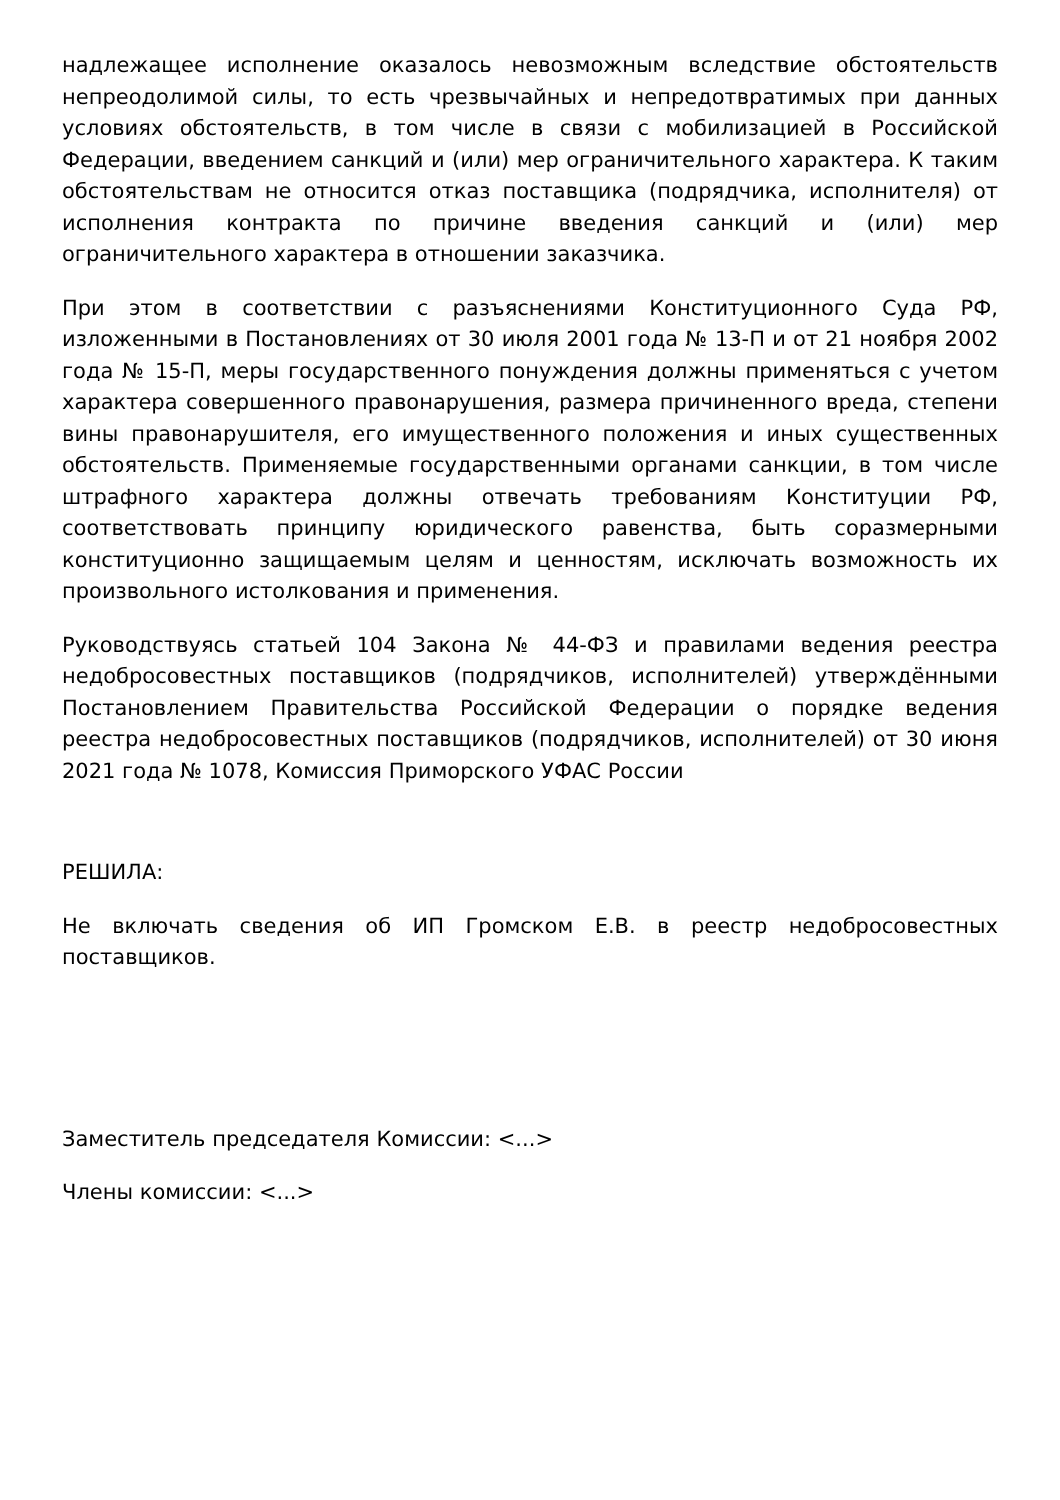надлежащее исполнение оказалось невозможным вследствие обстоятельств непреодолимой силы, то есть чрезвычайных и непредотвратимых при данных условиях обстоятельств, в том числе в связи с мобилизацией в Российской Федерации, введением санкций и (или) мер ограничительного характера. К таким обстоятельствам не относится отказ поставщика (подрядчика, исполнителя) от исполнения контракта по причине введения санкций и (или) мер ограничительного характера в отношении заказчика.
При этом в соответствии с разъяснениями Конституционного Суда РФ, изложенными в Постановлениях от 30 июля 2001 года № 13-П и от 21 ноября 2002 года № 15-П, меры государственного понуждения должны применяться с учетом характера совершенного правонарушения, размера причиненного вреда, степени вины правонарушителя, его имущественного положения и иных существенных обстоятельств. Применяемые государственными органами санкции, в том числе штрафного характера должны отвечать требованиям Конституции РФ, соответствовать принципу юридического равенства, быть соразмерными конституционно защищаемым целям и ценностям, исключать возможность их произвольного истолкования и применения.
Руководствуясь статьей 104 Закона № 44-ФЗ и правилами ведения реестра недобросовестных поставщиков (подрядчиков, исполнителей) утверждёнными Постановлением Правительства Российской Федерации о порядке ведения реестра недобросовестных поставщиков (подрядчиков, исполнителей) от 30 июня 2021 года № 1078, Комиссия Приморского УФАС России
РЕШИЛА:
Не включать сведения об ИП Громском Е.В. в реестр недобросовестных поставщиков.
Заместитель председателя Комиссии: <...>
Члены комиссии: <...>